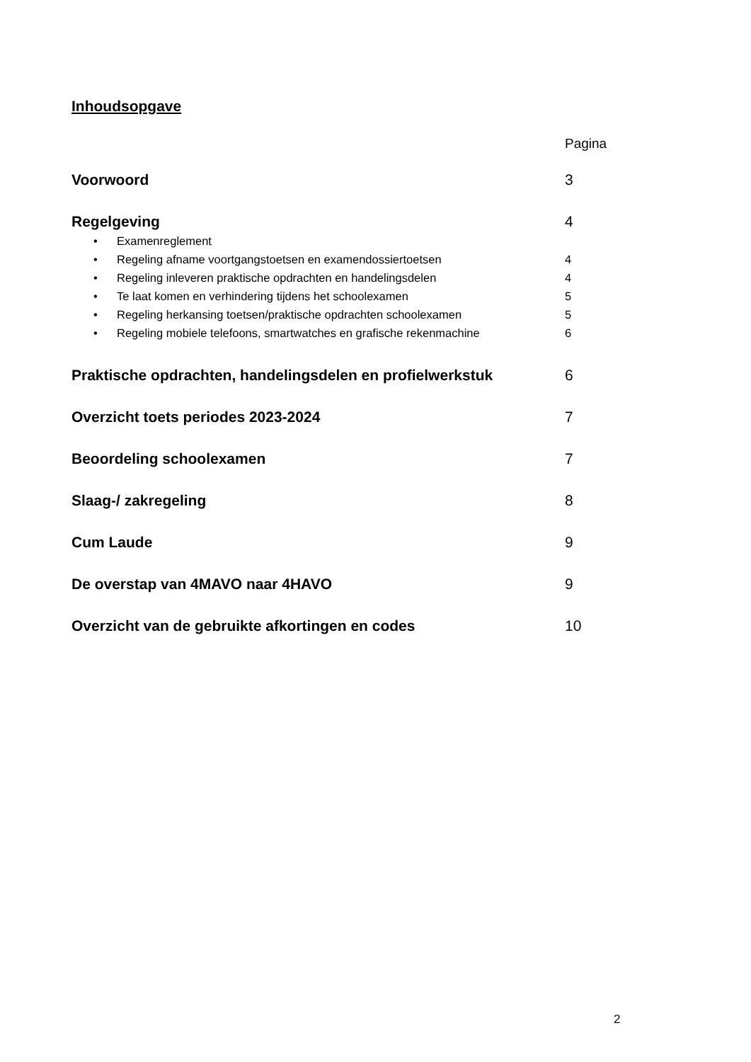Inhoudsopgave
Pagina
Voorwoord 3
Regelgeving 4
• Examenreglement
• Regeling afname voortgangstoetsen en examendossiertoetsen 4
• Regeling inleveren praktische opdrachten en handelingsdelen 4
• Te laat komen en verhindering tijdens het schoolexamen 5
• Regeling herkansing toetsen/praktische opdrachten schoolexamen 5
• Regeling mobiele telefoons, smartwatches en grafische rekenmachine 6
Praktische opdrachten, handelingsdelen en profielwerkstuk
6
Overzicht toets periodes 2023-2024 7
Beoordeling schoolexamen 7
Slaag-/ zakregeling 8
Cum Laude 9
De overstap van 4MAVO naar 4HAVO 9
Overzicht van de gebruikte afkortingen en codes 10
2